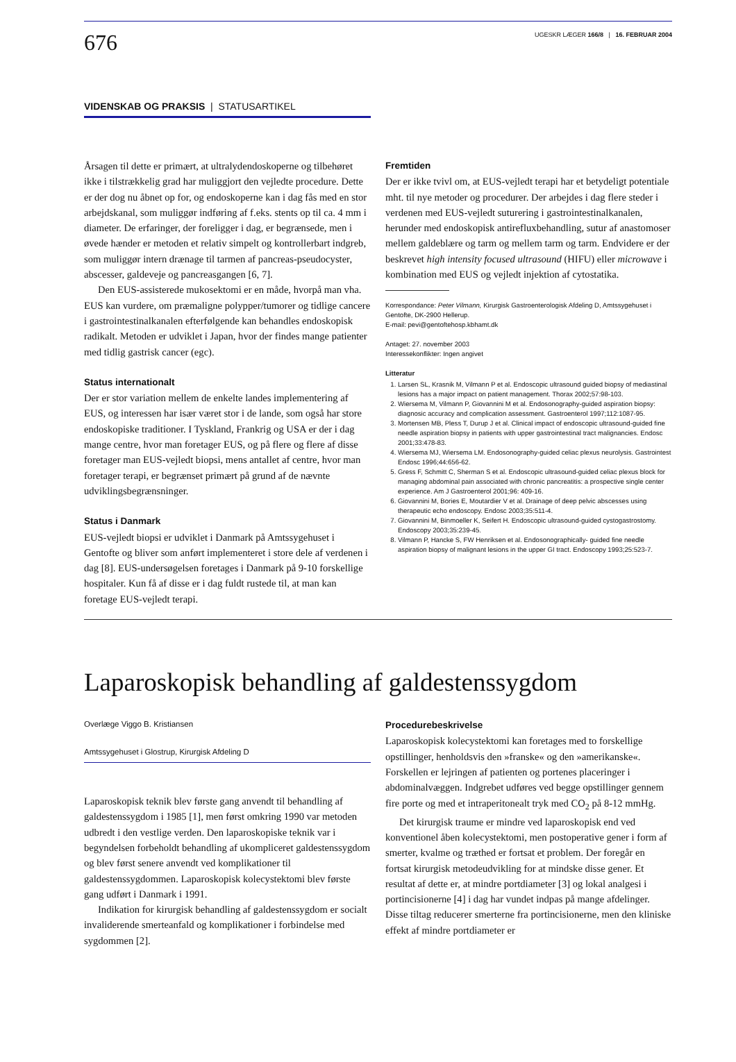676
UGESKR LÆGER 166/8 | 16. FEBRUAR 2004
VIDENSKAB OG PRAKSIS | STATUSARTIKEL
Årsagen til dette er primært, at ultralydendoskoperne og tilbehøret ikke i tilstrækkelig grad har muliggjort den vejledte procedure. Dette er der dog nu åbnet op for, og endoskoperne kan i dag fås med en stor arbejdskanal, som muliggør indføring af f.eks. stents op til ca. 4 mm i diameter. De erfaringer, der foreligger i dag, er begrænsede, men i øvede hænder er metoden et relativ simpelt og kontrollerbart indgreb, som muliggør intern drænage til tarmen af pancreas-pseudocyster, abscesser, galdeveje og pancreasgangen [6, 7].
Den EUS-assisterede mukosektomi er en måde, hvorpå man vha. EUS kan vurdere, om præmaligne polypper/tumorer og tidlige cancere i gastrointestinalkanalen efterfølgende kan behandles endoskopisk radikalt. Metoden er udviklet i Japan, hvor der findes mange patienter med tidlig gastrisk cancer (egc).
Status internationalt
Der er stor variation mellem de enkelte landes implementering af EUS, og interessen har især været stor i de lande, som også har store endoskopiske traditioner. I Tyskland, Frankrig og USA er der i dag mange centre, hvor man foretager EUS, og på flere og flere af disse foretager man EUS-vejledt biopsi, mens antallet af centre, hvor man foretager terapi, er begrænset primært på grund af de nævnte udviklingsbegrænsninger.
Status i Danmark
EUS-vejledt biopsi er udviklet i Danmark på Amtssygehuset i Gentofte og bliver som anført implementeret i store dele af verdenen i dag [8]. EUS-undersøgelsen foretages i Danmark på 9-10 forskellige hospitaler. Kun få af disse er i dag fuldt rustede til, at man kan foretage EUS-vejledt terapi.
Fremtiden
Der er ikke tvivl om, at EUS-vejledt terapi har et betydeligt potentiale mht. til nye metoder og procedurer. Der arbejdes i dag flere steder i verdenen med EUS-vejledt suturering i gastrointestinalkanalen, herunder med endoskopisk antirefluxbehandling, sutur af anastomoser mellem galdeblære og tarm og mellem tarm og tarm. Endvidere er der beskrevet high intensity focused ultrasound (HIFU) eller microwave i kombination med EUS og vejledt injektion af cytostatika.
Korrespondance: Peter Vilmann, Kirurgisk Gastroenterologisk Afdeling D, Amtssygehuset i Gentofte, DK-2900 Hellerup.
E-mail: pevi@gentoftehosp.kbhamt.dk
Antaget: 27. november 2003
Interessekonflikter: Ingen angivet
Litteratur
1. Larsen SL, Krasnik M, Vilmann P et al. Endoscopic ultrasound guided biopsy of mediastinal lesions has a major impact on patient management. Thorax 2002;57:98-103.
2. Wiersema M, Vilmann P, Giovannini M et al. Endosonography-guided aspiration biopsy: diagnosic accuracy and complication assessment. Gastroenterol 1997;112:1087-95.
3. Mortensen MB, Pless T, Durup J et al. Clinical impact of endoscopic ultrasound-guided fine needle aspiration biopsy in patients with upper gastrointestinal tract malignancies. Endosc 2001;33:478-83.
4. Wiersema MJ, Wiersema LM. Endosonography-guided celiac plexus neurolysis. Gastrointest Endosc 1996;44:656-62.
5. Gress F, Schmitt C, Sherman S et al. Endoscopic ultrasound-guided celiac plexus block for managing abdominal pain associated with chronic pancreatitis: a prospective single center experience. Am J Gastroenterol 2001;96: 409-16.
6. Giovannini M, Bories E, Moutardier V et al. Drainage of deep pelvic abscesses using therapeutic echo endoscopy. Endosc 2003;35:511-4.
7. Giovannini M, Binmoeller K, Seifert H. Endoscopic ultrasound-guided cystogastrostomy. Endoscopy 2003;35:239-45.
8. Vilmann P, Hancke S, FW Henriksen et al. Endosonographically- guided fine needle aspiration biopsy of malignant lesions in the upper GI tract. Endoscopy 1993;25:523-7.
Laparoskopisk behandling af galdestenssygdom
Overlæge Viggo B. Kristiansen
Amtssygehuset i Glostrup, Kirurgisk Afdeling D
Laparoskopisk teknik blev første gang anvendt til behandling af galdestenssygdom i 1985 [1], men først omkring 1990 var metoden udbredt i den vestlige verden. Den laparoskopiske teknik var i begyndelsen forbeholdt behandling af ukompliceret galdestenssygdom og blev først senere anvendt ved komplikationer til galdestenssygdommen. Laparoskopisk kolecystektomi blev første gang udført i Danmark i 1991.
Indikation for kirurgisk behandling af galdestenssygdom er socialt invaliderende smerteanfald og komplikationer i forbindelse med sygdommen [2].
Procedurebeskrivelse
Laparoskopisk kolecystektomi kan foretages med to forskellige opstillinger, henholdsvis den »franske« og den »amerikanske«. Forskellen er lejringen af patienten og portenes placeringer i abdominalvæggen. Indgrebet udføres ved begge opstillinger gennem fire porte og med et intraperitonealt tryk med CO<sub>2</sub> på 8-12 mmHg.
Det kirurgisk traume er mindre ved laparoskopisk end ved konventionel åben kolecystektomi, men postoperative gener i form af smerter, kvalme og træthed er fortsat et problem. Der foregår en fortsat kirurgisk metodeudvikling for at mindske disse gener. Et resultat af dette er, at mindre portdiameter [3] og lokal analgesi i portincisionerne [4] i dag har vundet indpas på mange afdelinger. Disse tiltag reducerer smerterne fra portincisionerne, men den kliniske effekt af mindre portdiameter er